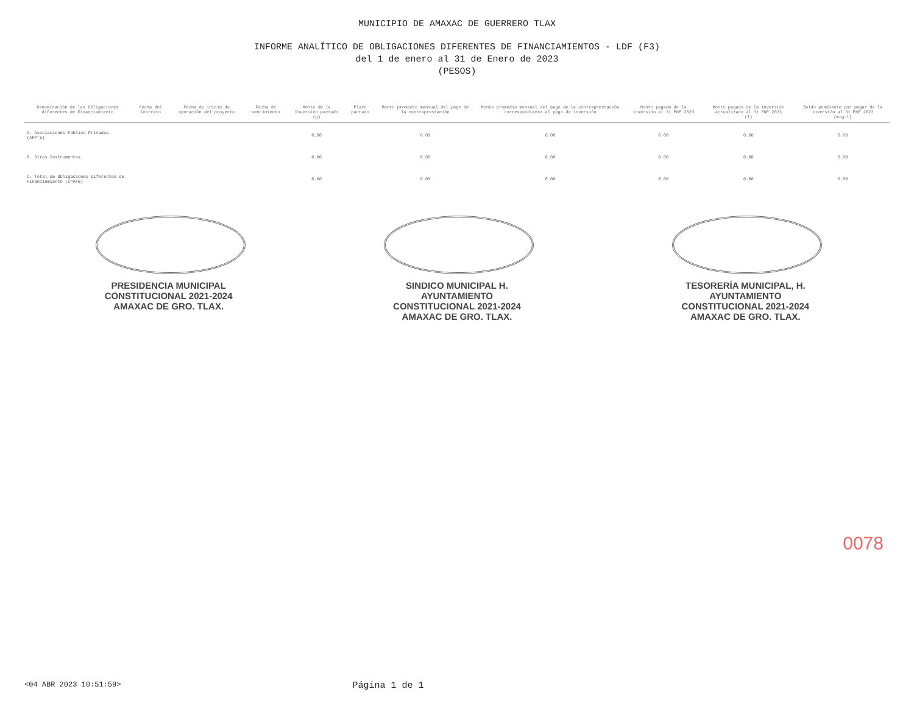MUNICIPIO DE AMAXAC DE GUERRERO TLAX
INFORME ANALÍTICO DE OBLIGACIONES DIFERENTES DE FINANCIAMIENTOS - LDF (F3)
del 1 de enero al 31 de Enero de 2023
(PESOS)
| Denominación de las Obligaciones diferentes de Financiamiento | Fecha del Contrato | Fecha de inicio de operación del proyecto | Fecha de vencimiento | Monto de la Inversión pactado (g) | Plazo pactado | Monto promedio mensual del pago de la contraprestación | Monto promedio mensual del pago de la contraprestación correspondiente al pago de inversión | Monto pagado de la inversión al 31 ENE 2023 | Monto pagado de la inversión actualizado al 31 ENE 2023 (l) | Saldo pendiente por pagar de la inversión al 31 ENE 2023 (m=g-l) |
| --- | --- | --- | --- | --- | --- | --- | --- | --- | --- | --- |
| A. Asociaciones Público Privadas (APP's) | | | | 0.00 | | 0.00 | 0.00 | 0.00 | 0.00 | 0.00 |
| B. Otros Instrumentos | | | | 0.00 | | 0.00 | 0.00 | 0.00 | 0.00 | 0.00 |
| C. Total de Obligaciones Diferentes de Financiamiento (C=A+B) | | | | 0.00 | | 0.00 | 0.00 | 0.00 | 0.00 | 0.00 |
PRESIDENCIA MUNICIPAL CONSTITUCIONAL 2021-2024 AMAXAC DE GRO. TLAX.
SINDICO MUNICIPAL H. AYUNTAMIENTO CONSTITUCIONAL 2021-2024 AMAXAC DE GRO. TLAX.
TESORERÍA MUNICIPAL, H. AYUNTAMIENTO CONSTITUCIONAL 2021-2024 AMAXAC DE GRO. TLAX.
0078
<04 ABR 2023 10:51:59> Página 1 de 1